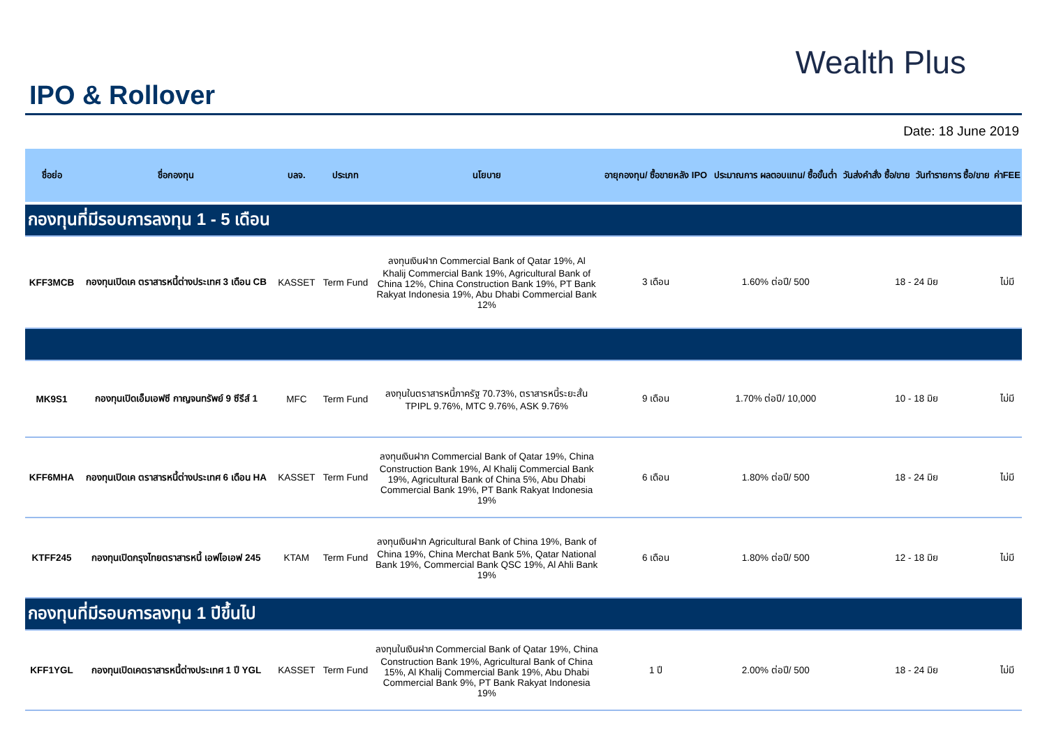IPO & Rollover
Wealth Plus
Date: 18 June 2019
| ชื่อย่อ | ชื่อกองทุน | บลจ. | ประเภท | นโยบาย | อายุกองทุน/ ซื้อขายหลัง IPO | ประมาณการ ผลตอบแทน/ ซื้อขั้นต่ำ | วันส่งคำสั่ง ซื้อ/ขาย | วันทำรายการ ซื้อ/ขาย | ค่าFEE |
| --- | --- | --- | --- | --- | --- | --- | --- | --- | --- |
| กองทุนที่มีรอบการลงทุน 1 - 5 เดือน | | | | | | | | | |
| KFF3MCB | กองทุนเปิดเค ตราสารหนี้ต่างประเทศ 3 เดือน CB | KASSET | Term Fund | ลงทุนเงินฝาก Commercial Bank of Qatar 19%, Al Khalij Commercial Bank 19%, Agricultural Bank of China 12%, China Construction Bank 19%, PT Bank Rakyat Indonesia 19%, Abu Dhabi Commercial Bank 12% | 3 เดือน | 1.60% ต่อปี/ 500 | 18 - 24 มิย | | ไม่มี |
| MK9S1 | กองทุนเปิดเอ็มเอฟซี กาญจนทรัพย์ 9 ซีรีส์ 1 | MFC | Term Fund | ลงทุนในตราสารหนี้ภาครัฐ 70.73%, ตราสารหนี้ระยะสั้น TPIPL 9.76%, MTC 9.76%, ASK 9.76% | 9 เดือน | 1.70% ต่อปี/ 10,000 | 10 - 18 มิย | | ไม่มี |
| KFF6MHA | กองทุนเปิดเค ตราสารหนี้ต่างประเทศ 6 เดือน HA | KASSET | Term Fund | ลงทุนเงินฝาก Commercial Bank of Qatar 19%, China Construction Bank 19%, Al Khalij Commercial Bank 19%, Agricultural Bank of China 5%, Abu Dhabi Commercial Bank 19%, PT Bank Rakyat Indonesia 19% | 6 เดือน | 1.80% ต่อปี/ 500 | 18 - 24 มิย | | ไม่มี |
| KTFF245 | กองทุนเปิดกรุงไทยตราสารหนี้ เอฟไอเอฟ 245 | KTAM | Term Fund | ลงทุนเงินฝาก Agricultural Bank of China 19%, Bank of China 19%, China Merchat Bank 5%, Qatar National Bank 19%, Commercial Bank QSC 19%, Al Ahli Bank 19% | 6 เดือน | 1.80% ต่อปี/ 500 | 12 - 18 มิย | | ไม่มี |
| กองทุนที่มีรอบการลงทุน 1 ปีขึ้นไป | | | | | | | | | |
| KFF1YGL | กองทุนเปิดเคตราสารหนี้ต่างประเทศ 1 ปี YGL | KASSET | Term Fund | ลงทุนในเงินฝาก Commercial Bank of Qatar 19%, China Construction Bank 19%, Agricultural Bank of China 15%, Al Khalij Commercial Bank 19%, Abu Dhabi Commercial Bank 9%, PT Bank Rakyat Indonesia 19% | 1 ปี | 2.00% ต่อปี/ 500 | 18 - 24 มิย | | ไม่มี |